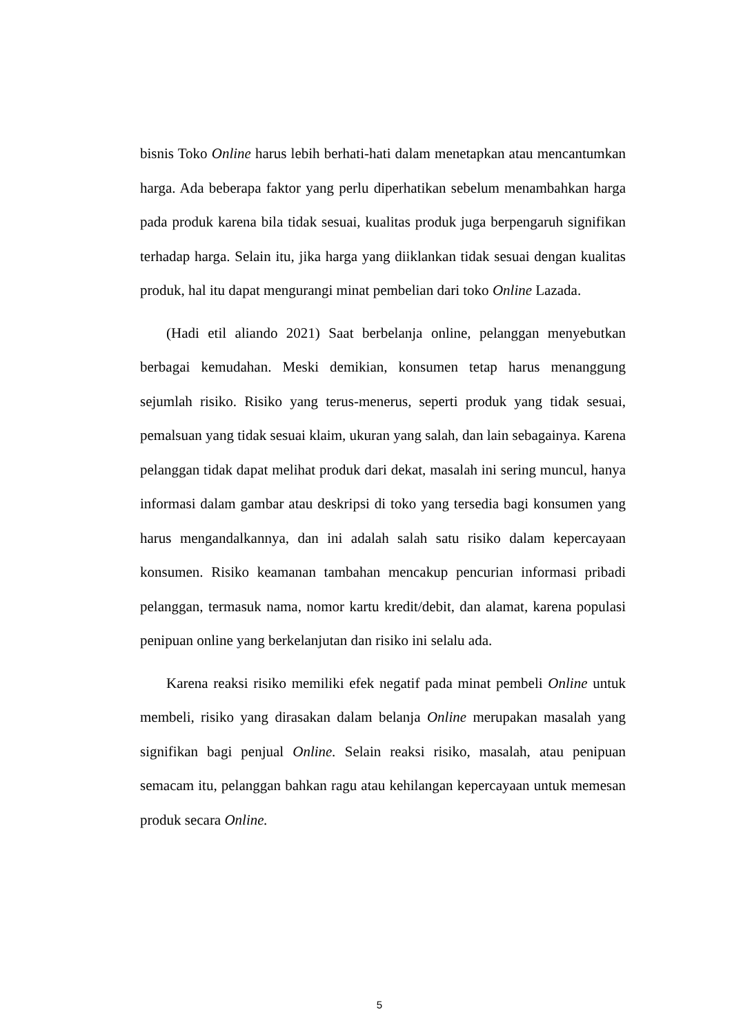bisnis Toko Online harus lebih berhati-hati dalam menetapkan atau mencantumkan harga. Ada beberapa faktor yang perlu diperhatikan sebelum menambahkan harga pada produk karena bila tidak sesuai, kualitas produk juga berpengaruh signifikan terhadap harga. Selain itu, jika harga yang diiklankan tidak sesuai dengan kualitas produk, hal itu dapat mengurangi minat pembelian dari toko Online Lazada.
(Hadi etil aliando 2021) Saat berbelanja online, pelanggan menyebutkan berbagai kemudahan. Meski demikian, konsumen tetap harus menanggung sejumlah risiko. Risiko yang terus-menerus, seperti produk yang tidak sesuai, pemalsuan yang tidak sesuai klaim, ukuran yang salah, dan lain sebagainya. Karena pelanggan tidak dapat melihat produk dari dekat, masalah ini sering muncul, hanya informasi dalam gambar atau deskripsi di toko yang tersedia bagi konsumen yang harus mengandalkannya, dan ini adalah salah satu risiko dalam kepercayaan konsumen. Risiko keamanan tambahan mencakup pencurian informasi pribadi pelanggan, termasuk nama, nomor kartu kredit/debit, dan alamat, karena populasi penipuan online yang berkelanjutan dan risiko ini selalu ada.
Karena reaksi risiko memiliki efek negatif pada minat pembeli Online untuk membeli, risiko yang dirasakan dalam belanja Online merupakan masalah yang signifikan bagi penjual Online. Selain reaksi risiko, masalah, atau penipuan semacam itu, pelanggan bahkan ragu atau kehilangan kepercayaan untuk memesan produk secara Online.
5